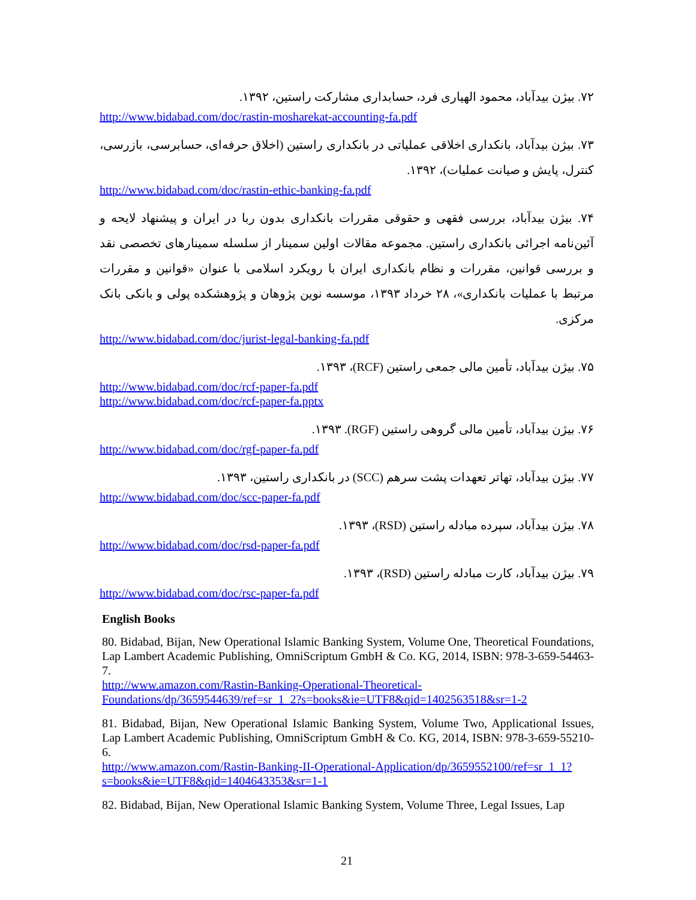۷۲. بیژن بیدآباد، محمود الهیاری فرد، حسابداری مشارکت راستین، ۱۳۹۲.
http://www.bidabad.com/doc/rastin-mosharekat-accounting-fa.pdf
۷۳. بیژن بیدآباد، بانکداری اخلاقی عملیاتی در بانکداری راستین (اخلاق حرفه‌ای، حسابرسی، بازرسی، کنترل، پایش و صیانت عملیات)، ۱۳۹۲.
http://www.bidabad.com/doc/rastin-ethic-banking-fa.pdf
۷۴. بیژن بیدآباد، بررسی فقهی و حقوقی مقررات بانکداری بدون ربا در ایران و پیشنهاد لایحه و آئین‌نامه اجرائی بانکداری راستین. مجموعه مقالات اولین سمینار از سلسله سمینارهای تخصصی نقد و بررسی قوانین، مقررات و نظام بانکداری ایران با رویکرد اسلامی با عنوان «قوانین و مقررات مرتبط با عملیات بانکداری»، ۲۸ خرداد ۱۳۹۳، موسسه نوین پژوهان و پژوهشکده پولی و بانکی بانک مرکزی.
http://www.bidabad.com/doc/jurist-legal-banking-fa.pdf
۷۵. بیژن بیدآباد، تأمین مالی جمعی راستین (RCF)، ۱۳۹۳.
http://www.bidabad.com/doc/rcf-paper-fa.pdf
http://www.bidabad.com/doc/rcf-paper-fa.pptx
۷۶. بیژن بیدآباد، تأمین مالی گروهی راستین (RGF). ۱۳۹۳.
http://www.bidabad.com/doc/rgf-paper-fa.pdf
۷۷. بیژن بیدآباد، تهاتر تعهدات پشت سرهم (SCC) در بانکداری راستین، ۱۳۹۳.
http://www.bidabad.com/doc/scc-paper-fa.pdf
۷۸. بیژن بیدآباد، سپرده مبادله راستین (RSD)، ۱۳۹۳.
http://www.bidabad.com/doc/rsd-paper-fa.pdf
۷۹. بیژن بیدآباد، کارت مبادله راستین (RSD)، ۱۳۹۳.
http://www.bidabad.com/doc/rsc-paper-fa.pdf
English Books
80. Bidabad, Bijan, New Operational Islamic Banking System, Volume One, Theoretical Foundations, Lap Lambert Academic Publishing, OmniScriptum GmbH & Co. KG, 2014, ISBN: 978-3-659-54463-7.
http://www.amazon.com/Rastin-Banking-Operational-Theoretical-Foundations/dp/3659544639/ref=sr_1_2?s=books&ie=UTF8&qid=1402563518&sr=1-2
81. Bidabad, Bijan, New Operational Islamic Banking System, Volume Two, Applicational Issues, Lap Lambert Academic Publishing, OmniScriptum GmbH & Co. KG, 2014, ISBN: 978-3-659-55210-6.
http://www.amazon.com/Rastin-Banking-II-Operational-Application/dp/3659552100/ref=sr_1_1?s=books&ie=UTF8&qid=1404643353&sr=1-1
82. Bidabad, Bijan, New Operational Islamic Banking System, Volume Three, Legal Issues, Lap
21